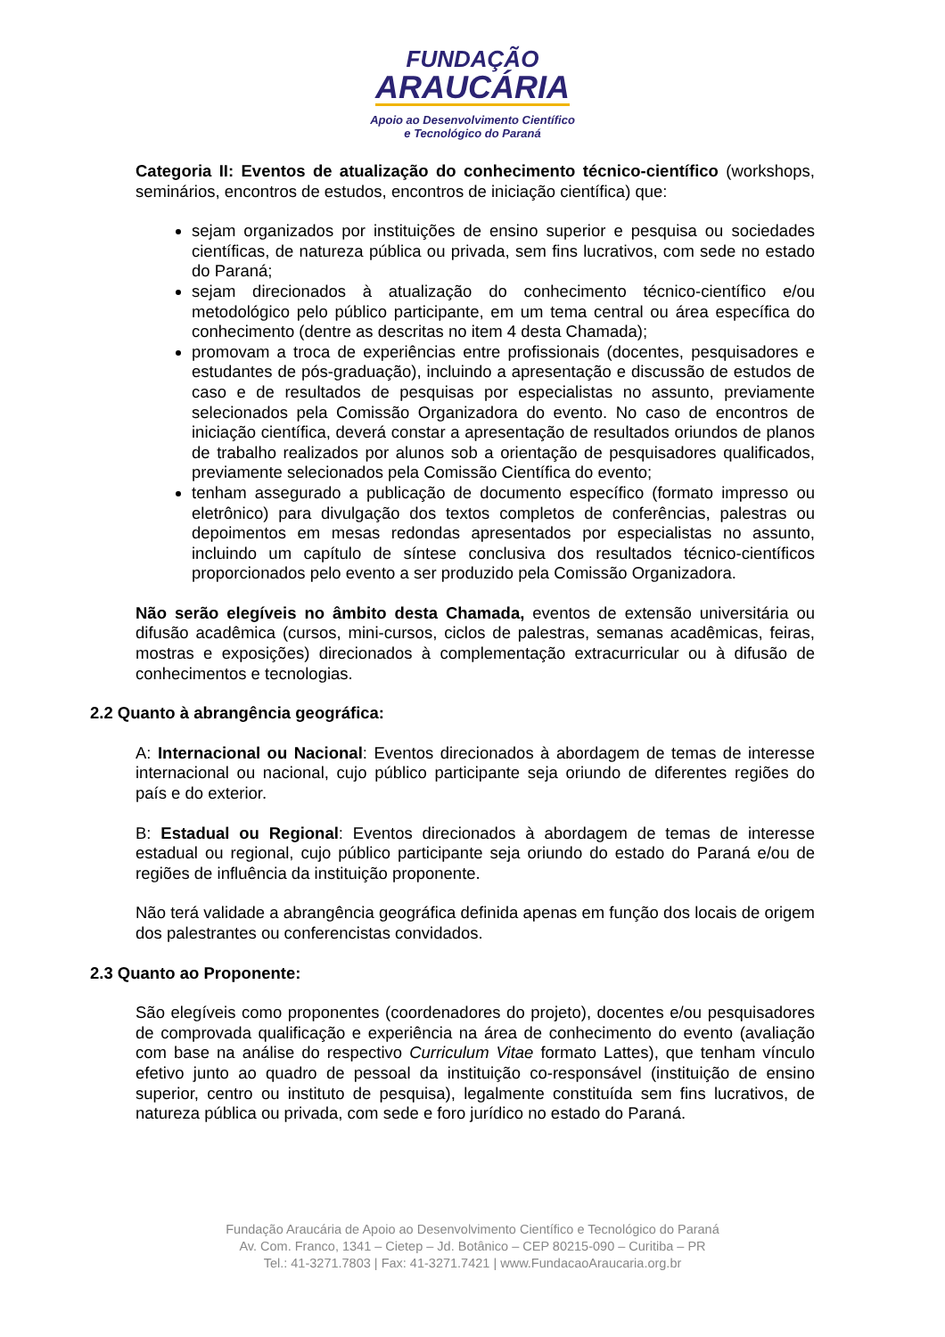FUNDAÇÃO
ARAUCÁRIA
Apoio ao Desenvolvimento Científico
e Tecnológico do Paraná
Categoria II: Eventos de atualização do conhecimento técnico-científico (workshops, seminários, encontros de estudos, encontros de iniciação científica) que:
sejam organizados por instituições de ensino superior e pesquisa ou sociedades científicas, de natureza pública ou privada, sem fins lucrativos, com sede no estado do Paraná;
sejam direcionados à atualização do conhecimento técnico-científico e/ou metodológico pelo público participante, em um tema central ou área específica do conhecimento (dentre as descritas no item 4 desta Chamada);
promovam a troca de experiências entre profissionais (docentes, pesquisadores e estudantes de pós-graduação), incluindo a apresentação e discussão de estudos de caso e de resultados de pesquisas por especialistas no assunto, previamente selecionados pela Comissão Organizadora do evento. No caso de encontros de iniciação científica, deverá constar a apresentação de resultados oriundos de planos de trabalho realizados por alunos sob a orientação de pesquisadores qualificados, previamente selecionados pela Comissão Científica do evento;
tenham assegurado a publicação de documento específico (formato impresso ou eletrônico) para divulgação dos textos completos de conferências, palestras ou depoimentos em mesas redondas apresentados por especialistas no assunto, incluindo um capítulo de síntese conclusiva dos resultados técnico-científicos proporcionados pelo evento a ser produzido pela Comissão Organizadora.
Não serão elegíveis no âmbito desta Chamada, eventos de extensão universitária ou difusão acadêmica (cursos, mini-cursos, ciclos de palestras, semanas acadêmicas, feiras, mostras e exposições) direcionados à complementação extracurricular ou à difusão de conhecimentos e tecnologias.
2.2 Quanto à abrangência geográfica:
A: Internacional ou Nacional: Eventos direcionados à abordagem de temas de interesse internacional ou nacional, cujo público participante seja oriundo de diferentes regiões do país e do exterior.
B: Estadual ou Regional: Eventos direcionados à abordagem de temas de interesse estadual ou regional, cujo público participante seja oriundo do estado do Paraná e/ou de regiões de influência da instituição proponente.
Não terá validade a abrangência geográfica definida apenas em função dos locais de origem dos palestrantes ou conferencistas convidados.
2.3 Quanto ao Proponente:
São elegíveis como proponentes (coordenadores do projeto), docentes e/ou pesquisadores de comprovada qualificação e experiência na área de conhecimento do evento (avaliação com base na análise do respectivo Curriculum Vitae formato Lattes), que tenham vínculo efetivo junto ao quadro de pessoal da instituição co-responsável (instituição de ensino superior, centro ou instituto de pesquisa), legalmente constituída sem fins lucrativos, de natureza pública ou privada, com sede e foro jurídico no estado do Paraná.
Fundação Araucária de Apoio ao Desenvolvimento Científico e Tecnológico do Paraná
Av. Com. Franco, 1341 – Cietep – Jd. Botânico – CEP 80215-090 – Curitiba – PR
Tel.: 41-3271.7803 | Fax: 41-3271.7421 | www.FundacaoAraucaria.org.br